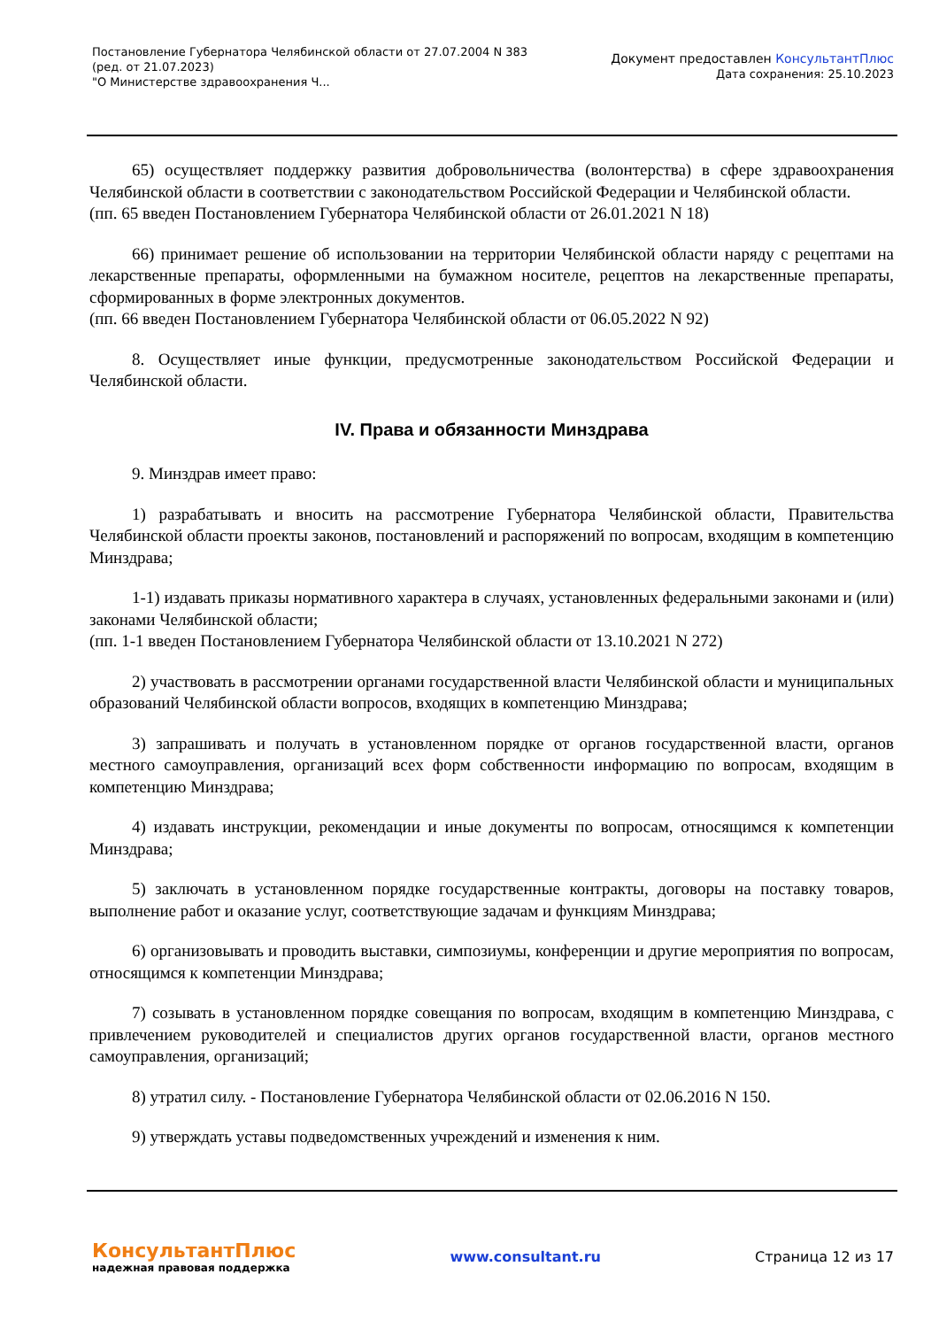Постановление Губернатора Челябинской области от 27.07.2004 N 383
(ред. от 21.07.2023)
"О Министерстве здравоохранения Ч...
Документ предоставлен КонсультантПлюс
Дата сохранения: 25.10.2023
65) осуществляет поддержку развития добровольничества (волонтерства) в сфере здравоохранения Челябинской области в соответствии с законодательством Российской Федерации и Челябинской области.
(пп. 65 введен Постановлением Губернатора Челябинской области от 26.01.2021 N 18)
66) принимает решение об использовании на территории Челябинской области наряду с рецептами на лекарственные препараты, оформленными на бумажном носителе, рецептов на лекарственные препараты, сформированных в форме электронных документов.
(пп. 66 введен Постановлением Губернатора Челябинской области от 06.05.2022 N 92)
8. Осуществляет иные функции, предусмотренные законодательством Российской Федерации и Челябинской области.
IV. Права и обязанности Минздрава
9. Минздрав имеет право:
1) разрабатывать и вносить на рассмотрение Губернатора Челябинской области, Правительства Челябинской области проекты законов, постановлений и распоряжений по вопросам, входящим в компетенцию Минздрава;
1-1) издавать приказы нормативного характера в случаях, установленных федеральными законами и (или) законами Челябинской области;
(пп. 1-1 введен Постановлением Губернатора Челябинской области от 13.10.2021 N 272)
2) участвовать в рассмотрении органами государственной власти Челябинской области и муниципальных образований Челябинской области вопросов, входящих в компетенцию Минздрава;
3) запрашивать и получать в установленном порядке от органов государственной власти, органов местного самоуправления, организаций всех форм собственности информацию по вопросам, входящим в компетенцию Минздрава;
4) издавать инструкции, рекомендации и иные документы по вопросам, относящимся к компетенции Минздрава;
5) заключать в установленном порядке государственные контракты, договоры на поставку товаров, выполнение работ и оказание услуг, соответствующие задачам и функциям Минздрава;
6) организовывать и проводить выставки, симпозиумы, конференции и другие мероприятия по вопросам, относящимся к компетенции Минздрава;
7) созывать в установленном порядке совещания по вопросам, входящим в компетенцию Минздрава, с привлечением руководителей и специалистов других органов государственной власти, органов местного самоуправления, организаций;
8) утратил силу. - Постановление Губернатора Челябинской области от 02.06.2016 N 150.
9) утверждать уставы подведомственных учреждений и изменения к ним.
КонсультантПлюс
надежная правовая поддержка
www.consultant.ru Страница 12 из 17